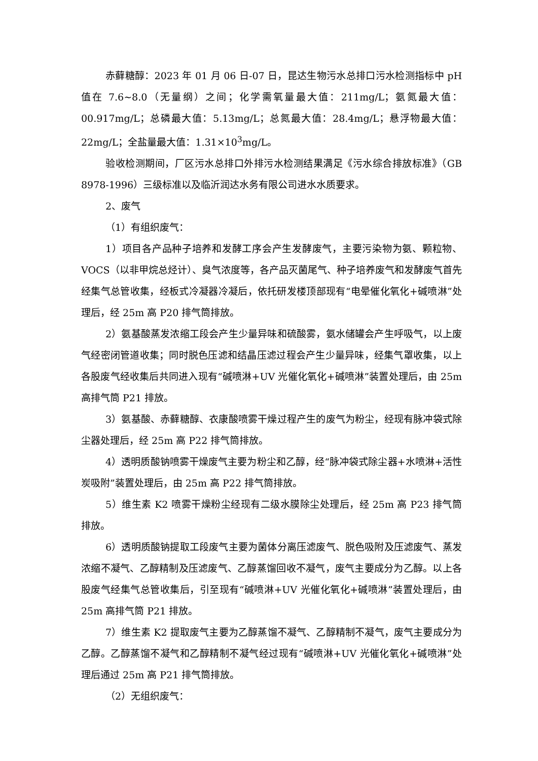赤藓糖醇：2023 年 01 月 06 日-07 日，昆达生物污水总排口污水检测指标中 pH 值在 7.6~8.0（无量纲）之间；化学需氧量最大值：211mg/L；氨氮最大值：00.917mg/L；总磷最大值：5.13mg/L；总氮最大值：28.4mg/L；悬浮物最大值：22mg/L；全盐量最大值：1.31×10<sup>3</sup>mg/L。
验收检测期间，厂区污水总排口外排污水检测结果满足《污水综合排放标准》（GB 8978-1996）三级标准以及临沂润达水务有限公司进水水质要求。
2、废气
（1）有组织废气：
1）项目各产品种子培养和发酵工序会产生发酵废气，主要污染物为氨、颗粒物、VOCS（以非甲烷总烃计）、臭气浓度等，各产品灭菌尾气、种子培养废气和发酵废气首先经集气总管收集，经板式冷凝器冷凝后，依托研发楼顶部现有“电晕催化氧化+碱喷淋”处理后，经 25m 高 P20 排气筒排放。
2）氨基酸蒸发浓缩工段会产生少量异味和硫酸雾，氨水储罐会产生呼吸气，以上废气经密闭管道收集；同时脱色压滤和结晶压滤过程会产生少量异味，经集气罩收集，以上各股废气经收集后共同进入现有“碱喷淋+UV 光催化氧化+碱喷淋”装置处理后，由 25m 高排气筒 P21 排放。
3）氨基酸、赤藓糖醇、衣康酸喷雾干燥过程产生的废气为粉尘，经现有脉冲袋式除尘器处理后，经 25m 高 P22 排气筒排放。
4）透明质酸钠喷雾干燥废气主要为粉尘和乙醇，经“脉冲袋式除尘器+水喷淋+活性炭吸附”装置处理后，由 25m 高 P22 排气筒排放。
5）维生素 K2 喷雾干燥粉尘经现有二级水膜除尘处理后，经 25m 高 P23 排气筒排放。
6）透明质酸钠提取工段废气主要为菌体分离压滤废气、脱色吸附及压滤废气、蒸发浓缩不凝气、乙醇精制及压滤废气、乙醇蒸馏回收不凝气，废气主要成分为乙醇。以上各股废气经集气总管收集后，引至现有“碱喷淋+UV 光催化氧化+碱喷淋”装置处理后，由 25m 高排气筒 P21 排放。
7）维生素 K2 提取废气主要为乙醇蒸馏不凝气、乙醇精制不凝气，废气主要成分为乙醇。乙醇蒸馏不凝气和乙醇精制不凝气经过现有“碱喷淋+UV 光催化氧化+碱喷淋”处理后通过 25m 高 P21 排气筒排放。
（2）无组织废气：